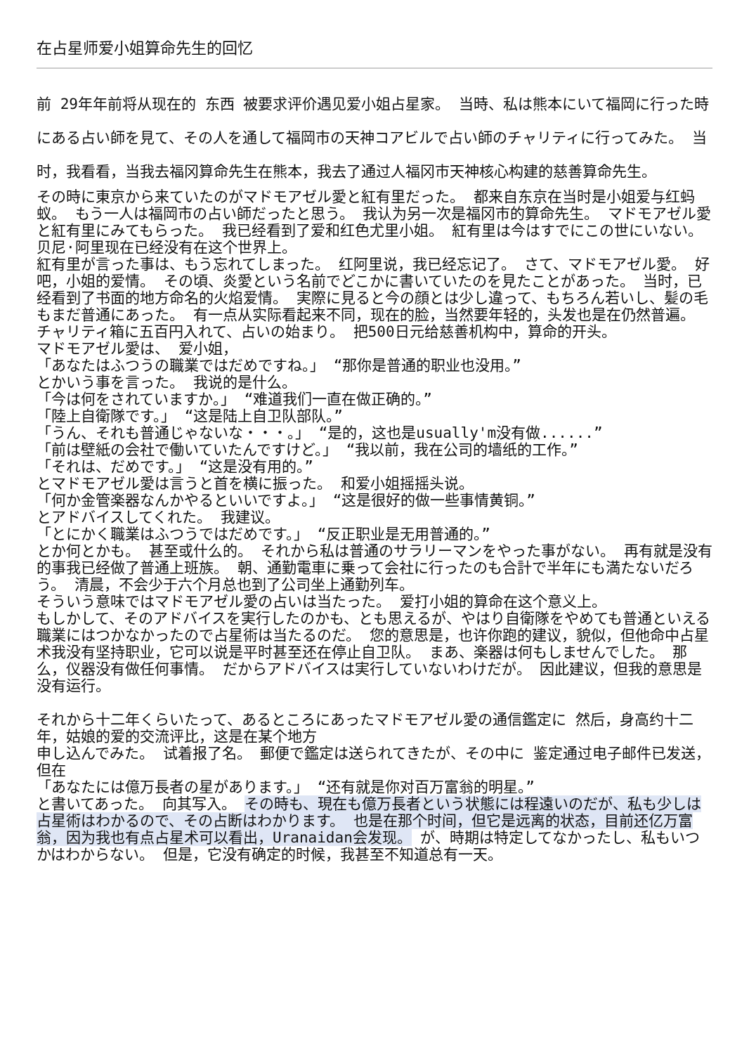在占星师爱小姐算命先生的回忆
前 29年年前将从现在的 东西 被要求评价遇见爱小姐占星家。 当時、私は熊本にいて福岡に行った時にある占い師を見て、その人を通して福岡市の天神コアビルで占い師のチャリティに行ってみた。 当时，我看看，当我去福冈算命先生在熊本，我去了通过人福冈市天神核心构建的慈善算命先生。
その時に東京から来ていたのがマドモアゼル愛と紅有里だった。 都来自东京在当时是小姐爱与红蚂蚁。 もう一人は福岡市の占い師だったと思う。 我认为另一次是福冈市的算命先生。 マドモアゼル愛と紅有里にみてもらった。 我已经看到了爱和红色尤里小姐。 紅有里は今はすでにこの世にいない。 贝尼·阿里现在已经没有在这个世界上。
紅有里が言った事は、もう忘れてしまった。 红阿里说，我已经忘记了。 さて、マドモアゼル愛。 好吧，小姐的爱情。 その頃、炎愛という名前でどこかに書いていたのを見たことがあった。 当时，已经看到了书面的地方命名的火焰爱情。 実際に見ると今の顔とは少し違って、もちろん若いし、髪の毛もまだ普通にあった。 有一点从实际看起来不同，现在的脸，当然要年轻的，头发也是在仍然普遍。 チャリティ箱に五百円入れて、占いの始まり。 把500日元给慈善机构中，算命的开头。
マドモアゼル愛は、 爱小姐，
「あなたはふつうの職業ではだめですね。」 “那你是普通的职业也没用。”
とかいう事を言った。 我说的是什么。
「今は何をされていますか。」 “难道我们一直在做正确的。”
「陸上自衛隊です。」 “这是陆上自卫队部队。”
「うん、それも普通じゃないな・・・。」 “是的，这也是usually'm没有做......”
「前は壁紙の会社で働いていたんですけど。」 “我以前，我在公司的墙纸的工作。”
「それは、だめです。」 “这是没有用的。”
とマドモアゼル愛は言うと首を横に振った。 和爱小姐摇摇头说。
「何か金管楽器なんかやるといいですよ。」 “这是很好的做一些事情黄铜。”
とアドバイスしてくれた。 我建议。
「とにかく職業はふつうではだめです。」 “反正职业是无用普通的。”
とか何とかも。 甚至或什么的。 それから私は普通のサラリーマンをやった事がない。 再有就是没有的事我已经做了普通上班族。 朝、通勤電車に乗って会社に行ったのも合計で半年にも満たないだろう。 清晨，不会少于六个月总也到了公司坐上通勤列车。
そういう意味ではマドモアゼル愛の占いは当たった。 爱打小姐的算命在这个意义上。
もしかして、そのアドバイスを実行したのかも、とも思えるが、やはり自衛隊をやめても普通といえる職業にはつかなかったので占星術は当たるのだ。 您的意思是，也许你跑的建议，貌似，但他命中占星术我没有坚持职业，它可以说是平时甚至还在停止自卫队。 まあ、楽器は何もしませんでした。 那么，仪器没有做任何事情。 だからアドバイスは実行していないわけだが。 因此建议，但我的意思是没有运行。
それから十二年くらいたって、あるところにあったマドモアゼル愛の通信鑑定に 然后，身高约十二年，姑娘的爱的交流评比，这是在某个地方
申し込んでみた。 试着报了名。 郵便で鑑定は送られてきたが、その中に 鉴定通过电子邮件已发送，但在
「あなたには億万長者の星があります。」 “还有就是你对百万富翁的明星。”
と書いてあった。 向其写入。 その時も、現在も億万長者という状態には程遠いのだが、私も少しは占星術はわかるので、その占断はわかります。 也是在那个时间，但它是远离的状态，目前还亿万富翁，因为我也有点占星术可以看出，Uranaidan会发现。 が、時期は特定してなかったし、私もいつかはわからない。 但是，它没有确定的时候，我甚至不知道总有一天。